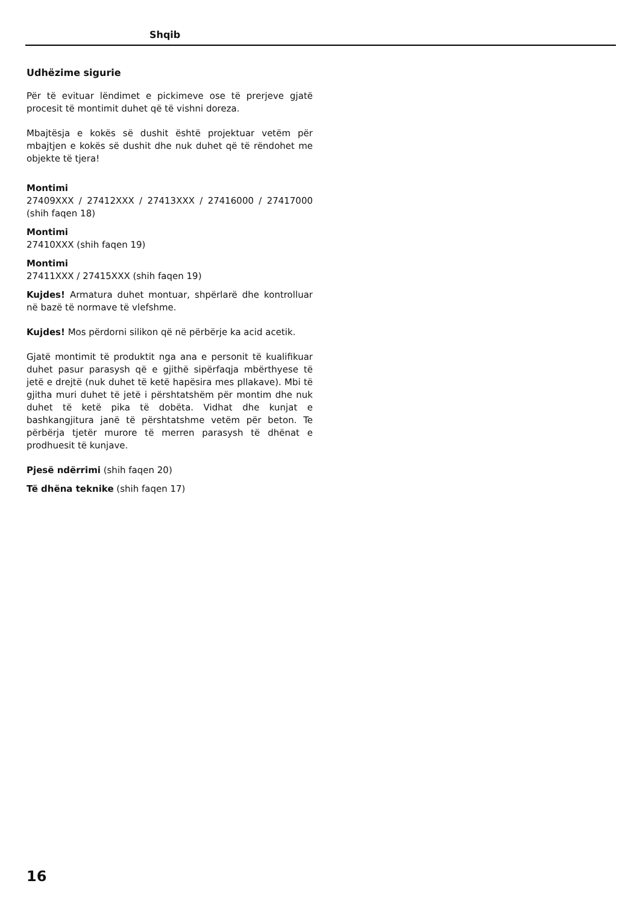Shqib
Udhëzime sigurie
Për të evituar lëndimet e pickimeve ose të prerjeve gjatë procesit të montimit duhet që të vishni doreza.
Mbajtësja e kokës së dushit është projektuar vetëm për mbajtjen e kokës së dushit dhe nuk duhet që të rëndohet me objekte të tjera!
Montimi
27409XXX / 27412XXX / 27413XXX / 27416000 / 27417000 (shih faqen 18)
Montimi
27410XXX (shih faqen 19)
Montimi
27411XXX / 27415XXX (shih faqen 19)
Kujdes! Armatura duhet montuar, shpërlarë dhe kontrolluar në bazë të normave të vlefshme.
Kujdes! Mos përdorni silikon që në përbërje ka acid acetik.
Gjatë montimit të produktit nga ana e personit të kualifikuar duhet pasur parasysh që e gjithë sipërfaqja mbërthyese të jetë e drejtë (nuk duhet të ketë hapësira mes pllakave). Mbi të gjitha muri duhet të jetë i përshtatshëm për montim dhe nuk duhet të ketë pika të dobëta. Vidhat dhe kunjat e bashkangjitura janë të përshtatshme vetëm për beton. Te përbërja tjetër murore të merren parasysh të dhënat e prodhuesit të kunjave.
Pjesë ndërrimi (shih faqen 20)
Të dhëna teknike (shih faqen 17)
16